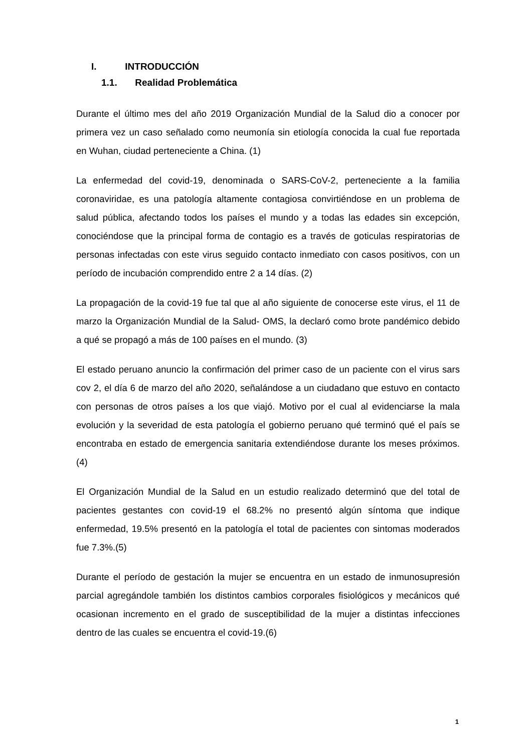I. INTRODUCCIÓN
1.1. Realidad Problemática
Durante el último mes del año 2019 Organización Mundial de la Salud dio a conocer por primera vez un caso señalado como neumonía sin etiología conocida la cual fue reportada en Wuhan, ciudad perteneciente a China. (1)
La enfermedad del covid-19, denominada o SARS-CoV-2, perteneciente a la familia coronaviridae, es una patología altamente contagiosa convirtiéndose en un problema de salud pública, afectando todos los países el mundo y a todas las edades sin excepción, conociéndose que la principal forma de contagio es a través de goticulas respiratorias de personas infectadas con este virus seguido contacto inmediato con casos positivos, con un período de incubación comprendido entre 2 a 14 días. (2)
La propagación de la covid-19 fue tal que al año siguiente de conocerse este virus, el 11 de marzo la Organización Mundial de la Salud- OMS, la declaró como brote pandémico debido a qué se propagó a más de 100 países en el mundo. (3)
El estado peruano anuncio la confirmación del primer caso de un paciente con el virus sars cov 2, el día 6 de marzo del año 2020, señalándose a un ciudadano que estuvo en contacto con personas de otros países a los que viajó. Motivo por el cual al evidenciarse la mala evolución y la severidad de esta patología el gobierno peruano qué terminó qué el país se encontraba en estado de emergencia sanitaria extendiéndose durante los meses próximos. (4)
El Organización Mundial de la Salud en un estudio realizado determinó que del total de pacientes gestantes con covid-19 el 68.2% no presentó algún síntoma que indique enfermedad, 19.5% presentó en la patología el total de pacientes con sintomas moderados fue 7.3%.(5)
Durante el período de gestación la mujer se encuentra en un estado de inmunosupresión parcial agregándole también los distintos cambios corporales fisiológicos y mecánicos qué ocasionan incremento en el grado de susceptibilidad de la mujer a distintas infecciones dentro de las cuales se encuentra el covid-19.(6)
1